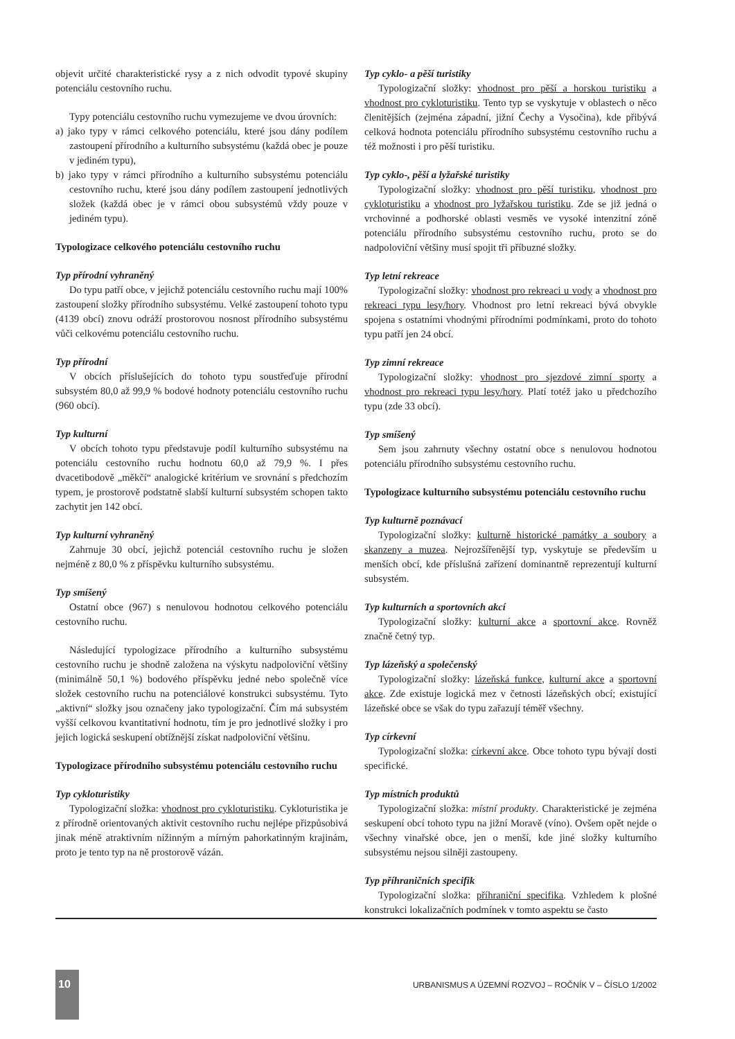objevit určité charakteristické rysy a z nich odvodit typové skupiny potenciálu cestovního ruchu.
Typy potenciálu cestovního ruchu vymezujeme ve dvou úrovních:
a) jako typy v rámci celkového potenciálu, které jsou dány podílem zastoupení přírodního a kulturního subsystému (každá obec je pouze v jediném typu),
b) jako typy v rámci přírodního a kulturního subsystému potenciálu cestovního ruchu, které jsou dány podílem zastoupení jednotlivých složek (každá obec je v rámci obou subsystémů vždy pouze v jediném typu).
Typologizace celkového potenciálu cestovního ruchu
Typ přírodní vyhraněný
Do typu patří obce, v jejichž potenciálu cestovního ruchu mají 100% zastoupení složky přírodního subsystému. Velké zastoupení tohoto typu (4139 obcí) znovu odráží prostorovou nosnost přírodního subsystému vůči celkovému potenciálu cestovního ruchu.
Typ přírodní
V obcích příslušejících do tohoto typu soustřeďuje přírodní subsystém 80,0 až 99,9 % bodové hodnoty potenciálu cestovního ruchu (960 obcí).
Typ kulturní
V obcích tohoto typu představuje podíl kulturního subsystému na potenciálu cestovního ruchu hodnotu 60,0 až 79,9 %. I přes dvacetibodově „měkčí“ analogické kritérium ve srovnání s předchozím typem, je prostorově podstatně slabší kulturní subsystém schopen takto zachytit jen 142 obcí.
Typ kulturní vyhraněný
Zahrnuje 30 obcí, jejichž potenciál cestovního ruchu je složen nejméně z 80,0 % z příspěvku kulturního subsystému.
Typ smíšený
Ostatní obce (967) s nenulovou hodnotou celkového potenciálu cestovního ruchu.
Následující typologizace přírodního a kulturního subsystému cestovního ruchu je shodně založena na výskytu nadpoloviční většiny (minimálně 50,1 %) bodového příspěvku jedné nebo společně více složek cestovního ruchu na potenciálové konstrukci subsystému. Tyto „aktivní“ složky jsou označeny jako typologizační. Čím má subsystém vyšší celkovou kvantitativní hodnotu, tím je pro jednotlivé složky i pro jejich logická seskupení obtížnější získat nadpoloviční většinu.
Typologizace přírodního subsystému potenciálu cestovního ruchu
Typ cykloturistiky
Typologizační složka: vhodnost pro cykloturistiku. Cykloturistika je z přírodně orientovaných aktivit cestovního ruchu nejlépe přizpůsobivá jinak méně atraktivním nížinným a mírným pahorkatinným krajinám, proto je tento typ na ně prostorově vázán.
Typ cyklo- a pěší turistiky
Typologizační složky: vhodnost pro pěší a horskou turistiku a vhodnost pro cykloturistiku. Tento typ se vyskytuje v oblastech o něco členitějších (zejména západní, jižní Čechy a Vysočina), kde přibývá celková hodnota potenciálu přírodního subsystému cestovního ruchu a též možnosti i pro pěší turistiku.
Typ cyklo-, pěší a lyžařské turistiky
Typologizační složky: vhodnost pro pěší turistiku, vhodnost pro cykloturistiku a vhodnost pro lyžařskou turistiku. Zde se již jedná o vrchovinné a podhorské oblasti vesměs ve vysoké intenzitní zóně potenciálu přírodního subsystému cestovního ruchu, proto se do nadpoloviční většiny musí spojit tři příbuzné složky.
Typ letní rekreace
Typologizační složky: vhodnost pro rekreaci u vody a vhodnost pro rekreaci typu lesy/hory. Vhodnost pro letní rekreaci bývá obvykle spojena s ostatními vhodnými přírodními podmínkami, proto do tohoto typu patří jen 24 obcí.
Typ zimní rekreace
Typologizační složky: vhodnost pro sjezdové zimní sporty a vhodnost pro rekreaci typu lesy/hory. Platí totéž jako u předchozího typu (zde 33 obcí).
Typ smíšený
Sem jsou zahrnuty všechny ostatní obce s nenulovou hodnotou potenciálu přírodního subsystému cestovního ruchu.
Typologizace kulturního subsystému potenciálu cestovního ruchu
Typ kulturně poznávací
Typologizační složky: kulturně historické památky a soubory a skanzeny a muzea. Nejrozšířenější typ, vyskytuje se především u menších obcí, kde příslušná zařízení dominantně reprezentují kulturní subsystém.
Typ kulturních a sportovních akcí
Typologizační složky: kulturní akce a sportovní akce. Rovněž značně četný typ.
Typ lázeňský a společenský
Typologizační složky: lázeňská funkce, kulturní akce a sportovní akce. Zde existuje logická mez v četnosti lázeňských obcí; existující lázeňské obce se však do typu zařazují téměř všechny.
Typ církevní
Typologizační složka: církevní akce. Obce tohoto typu bývají dosti specifické.
Typ místních produktů
Typologizační složka: místní produkty. Charakteristické je zejména seskupení obcí tohoto typu na jižní Moravě (víno). Ovšem opět nejde o všechny vinařské obce, jen o menší, kde jiné složky kulturního subsystému nejsou silněji zastoupeny.
Typ příhraničních specifik
Typologizační složka: příhraniční specifika. Vzhledem k plošné konstrukci lokalizačních podmínek v tomto aspektu se často
10
URBANISMUS A ÚZEMNÍ ROZVOJ – ROČNÍK V – ČÍSLO 1/2002